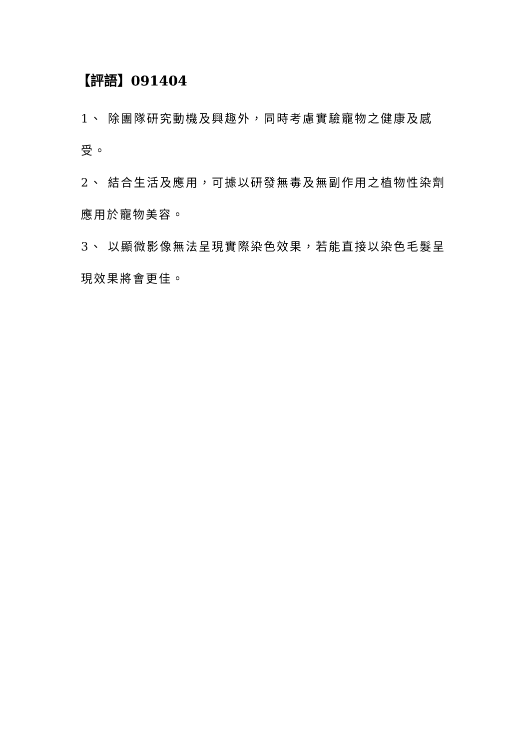【評語】091404
1、 除團隊研究動機及興趣外，同時考慮實驗寵物之健康及感受。
2、 結合生活及應用，可據以研發無毒及無副作用之植物性染劑應用於寵物美容。
3、 以顯微影像無法呈現實際染色效果，若能直接以染色毛髮呈現效果將會更佳。